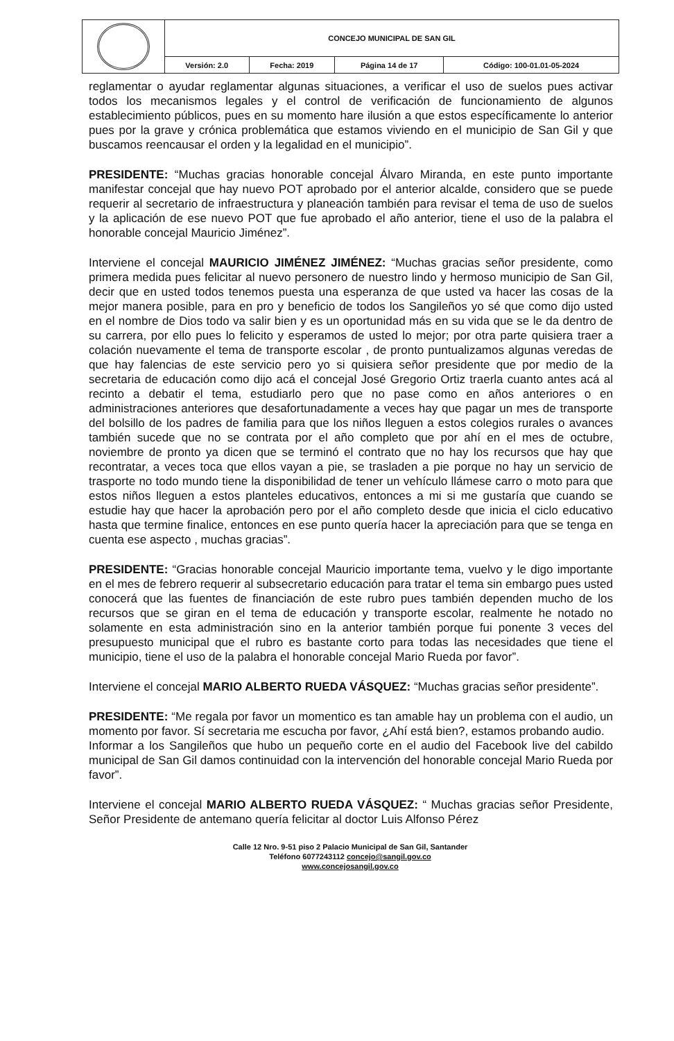| | CONCEJO MUNICIPAL DE SAN GIL | | | |
| | Versión: 2.0 | Fecha: 2019 | Página 14 de 17 | Código: 100-01.01-05-2024 |
reglamentar o ayudar reglamentar algunas situaciones, a verificar el uso de suelos pues activar todos los mecanismos legales y el control de verificación de funcionamiento de algunos establecimiento públicos, pues en su momento hare ilusión a que estos específicamente lo anterior pues por la grave y crónica problemática que estamos viviendo en el municipio de San Gil y que buscamos reencausar el orden y la legalidad en el municipio”.
PRESIDENTE: “Muchas gracias honorable concejal Álvaro Miranda, en este punto importante manifestar concejal que hay nuevo POT aprobado por el anterior alcalde, considero que se puede requerir al secretario de infraestructura y planeación también para revisar el tema de uso de suelos y la aplicación de ese nuevo POT que fue aprobado el año anterior, tiene el uso de la palabra el honorable concejal Mauricio Jiménez”.
Interviene el concejal MAURICIO JIMÉNEZ JIMÉNEZ: “Muchas gracias señor presidente, como primera medida pues felicitar al nuevo personero de nuestro lindo y hermoso municipio de San Gil, decir que en usted todos tenemos puesta una esperanza de que usted va hacer las cosas de la mejor manera posible, para en pro y beneficio de todos los Sangileños yo sé que como dijo usted en el nombre de Dios todo va salir bien y es un oportunidad más en su vida que se le da dentro de su carrera, por ello pues lo felicito y esperamos de usted lo mejor; por otra parte quisiera traer a colación nuevamente el tema de transporte escolar , de pronto puntualizamos algunas veredas de que hay falencias de este servicio pero yo si quisiera señor presidente que por medio de la secretaria de educación como dijo acá el concejal José Gregorio Ortiz traerla cuanto antes acá al recinto a debatir el tema, estudiarlo pero que no pase como en años anteriores o en administraciones anteriores que desafortunadamente a veces hay que pagar un mes de transporte del bolsillo de los padres de familia para que los niños lleguen a estos colegios rurales o avances también sucede que no se contrata por el año completo que por ahí en el mes de octubre, noviembre de pronto ya dicen que se terminó el contrato que no hay los recursos que hay que recontratar, a veces toca que ellos vayan a pie, se trasladen a pie porque no hay un servicio de trasporte no todo mundo tiene la disponibilidad de tener un vehículo llámese carro o moto para que estos niños lleguen a estos planteles educativos, entonces a mi si me gustaría que cuando se estudie hay que hacer la aprobación pero por el año completo desde que inicia el ciclo educativo hasta que termine finalice, entonces en ese punto quería hacer la apreciación para que se tenga en cuenta ese aspecto , muchas gracias”.
PRESIDENTE: “Gracias honorable concejal Mauricio importante tema, vuelvo y le digo importante en el mes de febrero requerir al subsecretario educación para tratar el tema sin embargo pues usted conocerá que las fuentes de financiación de este rubro pues también dependen mucho de los recursos que se giran en el tema de educación y transporte escolar, realmente he notado no solamente en esta administración sino en la anterior también porque fui ponente 3 veces del presupuesto municipal que el rubro es bastante corto para todas las necesidades que tiene el municipio, tiene el uso de la palabra el honorable concejal Mario Rueda por favor”.
Interviene el concejal MARIO ALBERTO RUEDA VÁSQUEZ: “Muchas gracias señor presidente”.
PRESIDENTE: “Me regala por favor un momentico es tan amable hay un problema con el audio, un momento por favor. Sí secretaria me escucha por favor, ¿Ahí está bien?, estamos probando audio.
Informar a los Sangileños que hubo un pequeño corte en el audio del Facebook live del cabildo municipal de San Gil damos continuidad con la intervención del honorable concejal Mario Rueda por favor”.
Interviene el concejal MARIO ALBERTO RUEDA VÁSQUEZ: “ Muchas gracias señor Presidente, Señor Presidente de antemano quería felicitar al doctor Luis Alfonso Pérez
Calle 12 Nro. 9-51 piso 2 Palacio Municipal de San Gil, Santander
Teléfono 6077243112 concejo@sangil.gov.co
www.concejosangil.gov.co